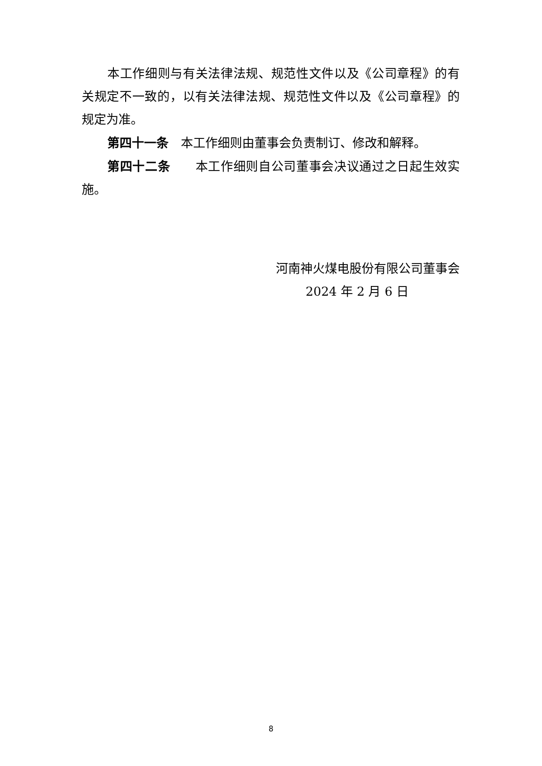本工作细则与有关法律法规、规范性文件以及《公司章程》的有关规定不一致的，以有关法律法规、规范性文件以及《公司章程》的规定为准。
第四十一条　本工作细则由董事会负责制订、修改和解释。
第四十二条　　本工作细则自公司董事会决议通过之日起生效实施。
河南神火煤电股份有限公司董事会
2024 年 2 月 6 日
8